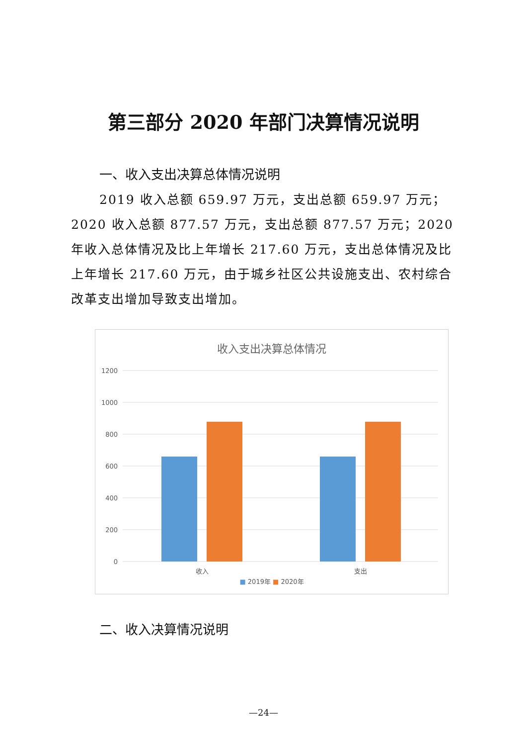第三部分 2020 年部门决算情况说明
一、收入支出决算总体情况说明
2019 收入总额 659.97 万元，支出总额 659.97 万元；2020 收入总额 877.57 万元，支出总额 877.57 万元；2020 年收入总体情况及比上年增长 217.60 万元，支出总体情况及比上年增长 217.60 万元，由于城乡社区公共设施支出、农村综合改革支出增加导致支出增加。
收入支出决算总体情况
1200
1000
800
600
400
200
0
收入
支出
■ 2019年 ■ 2020年
二、收入决算情况说明
—24—